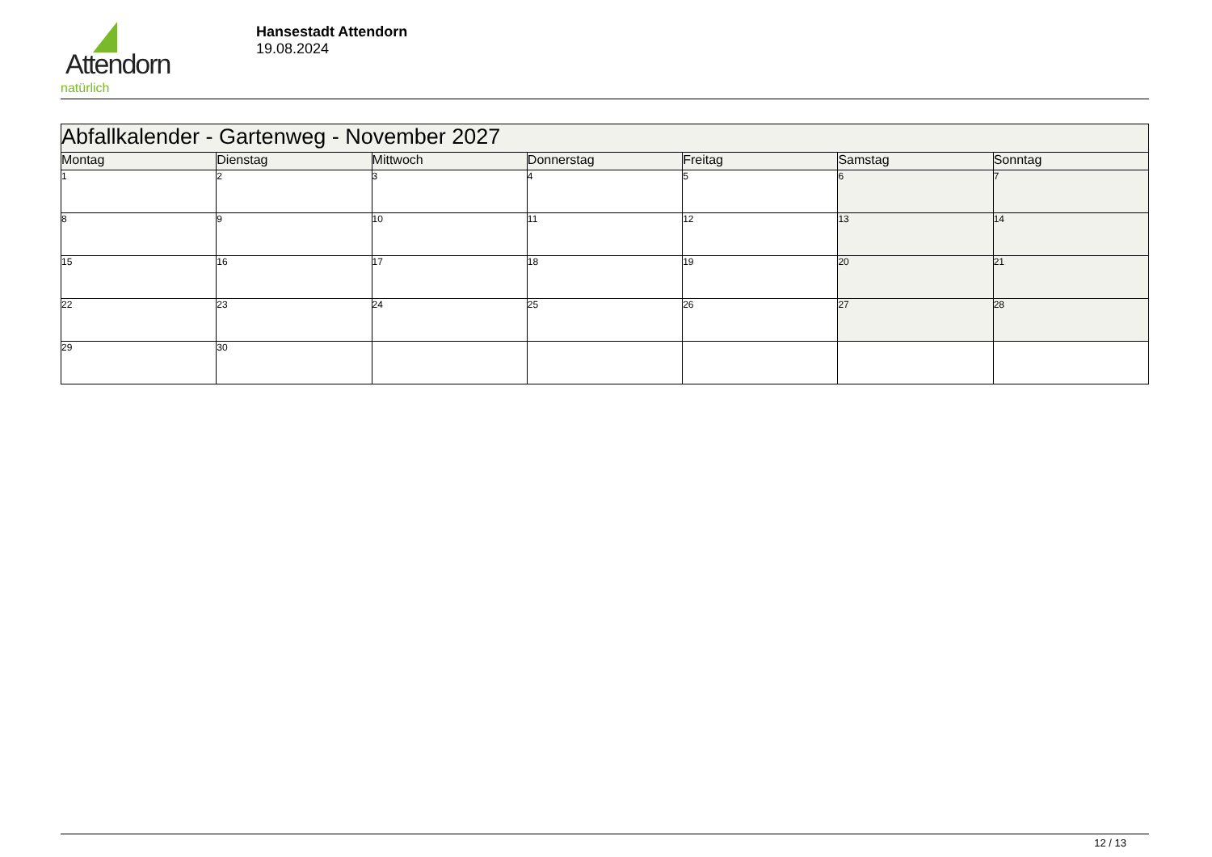Attendorn
natürlich
Hansestadt Attendorn
19.08.2024
| Abfallkalender - Gartenweg - November 2027 | | | | | | |
| Montag | Dienstag | Mittwoch | Donnerstag | Freitag | Samstag | Sonntag |
| 1 | 2 | 3 | 4 | 5 | 6 | 7 |
| 8 | 9 | 10 | 11 | 12 | 13 | 14 |
| 15 | 16 | 17 | 18 | 19 | 20 | 21 |
| 22 | 23 | 24 | 25 | 26 | 27 | 28 |
| 29 | 30 | | | | | |
12 / 13